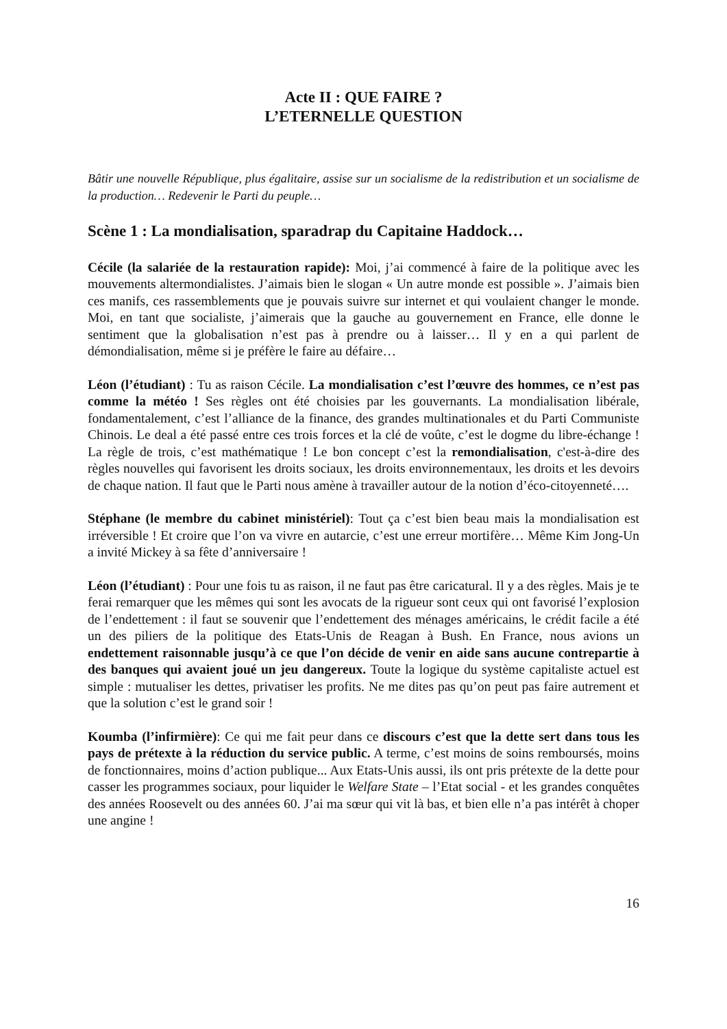Acte II : QUE FAIRE ?
L’ETERNELLE QUESTION
Bâtir une nouvelle République, plus égalitaire, assise sur un socialisme de la redistribution et un socialisme de la production… Redevenir le Parti du peuple…
Scène 1 : La mondialisation, sparadrap du Capitaine Haddock…
Cécile (la salariée de la restauration rapide): Moi, j’ai commencé à faire de la politique avec les mouvements altermondialistes. J’aimais bien le slogan « Un autre monde est possible ». J’aimais bien ces manifs, ces rassemblements que je pouvais suivre sur internet et qui voulaient changer le monde. Moi, en tant que socialiste, j’aimerais que la gauche au gouvernement en France, elle donne le sentiment que la globalisation n’est pas à prendre ou à laisser… Il y en a qui parlent de démondialisation, même si je préfère le faire au défaire…
Léon (l’étudiant) : Tu as raison Cécile. La mondialisation c’est l’œuvre des hommes, ce n’est pas comme la météo ! Ses règles ont été choisies par les gouvernants. La mondialisation libérale, fondamentalement, c’est l’alliance de la finance, des grandes multinationales et du Parti Communiste Chinois. Le deal a été passé entre ces trois forces et la clé de voûte, c’est le dogme du libre-échange ! La règle de trois, c’est mathématique ! Le bon concept c’est la remondialisation, c'est-à-dire des règles nouvelles qui favorisent les droits sociaux, les droits environnementaux, les droits et les devoirs de chaque nation. Il faut que le Parti nous amène à travailler autour de la notion d’éco-citoyenneté….
Stéphane (le membre du cabinet ministériel): Tout ça c’est bien beau mais la mondialisation est irréversible ! Et croire que l’on va vivre en autarcie, c’est une erreur mortifère… Même Kim Jong-Un a invité Mickey à sa fête d’anniversaire !
Léon (l’étudiant) : Pour une fois tu as raison, il ne faut pas être caricatural. Il y a des règles. Mais je te ferai remarquer que les mêmes qui sont les avocats de la rigueur sont ceux qui ont favorisé l’explosion de l’endettement : il faut se souvenir que l’endettement des ménages américains, le crédit facile a été un des piliers de la politique des Etats-Unis de Reagan à Bush. En France, nous avions un endettement raisonnable jusqu’à ce que l’on décide de venir en aide sans aucune contrepartie à des banques qui avaient joué un jeu dangereux. Toute la logique du système capitaliste actuel est simple : mutualiser les dettes, privatiser les profits. Ne me dites pas qu’on peut pas faire autrement et que la solution c’est le grand soir !
Koumba (l’infirmière): Ce qui me fait peur dans ce discours c’est que la dette sert dans tous les pays de prétexte à la réduction du service public. A terme, c’est moins de soins remboursés, moins de fonctionnaires, moins d’action publique... Aux Etats-Unis aussi, ils ont pris prétexte de la dette pour casser les programmes sociaux, pour liquider le Welfare State – l’Etat social - et les grandes conquêtes des années Roosevelt ou des années 60. J’ai ma sœur qui vit là bas, et bien elle n’a pas intérêt à choper une angine !
16